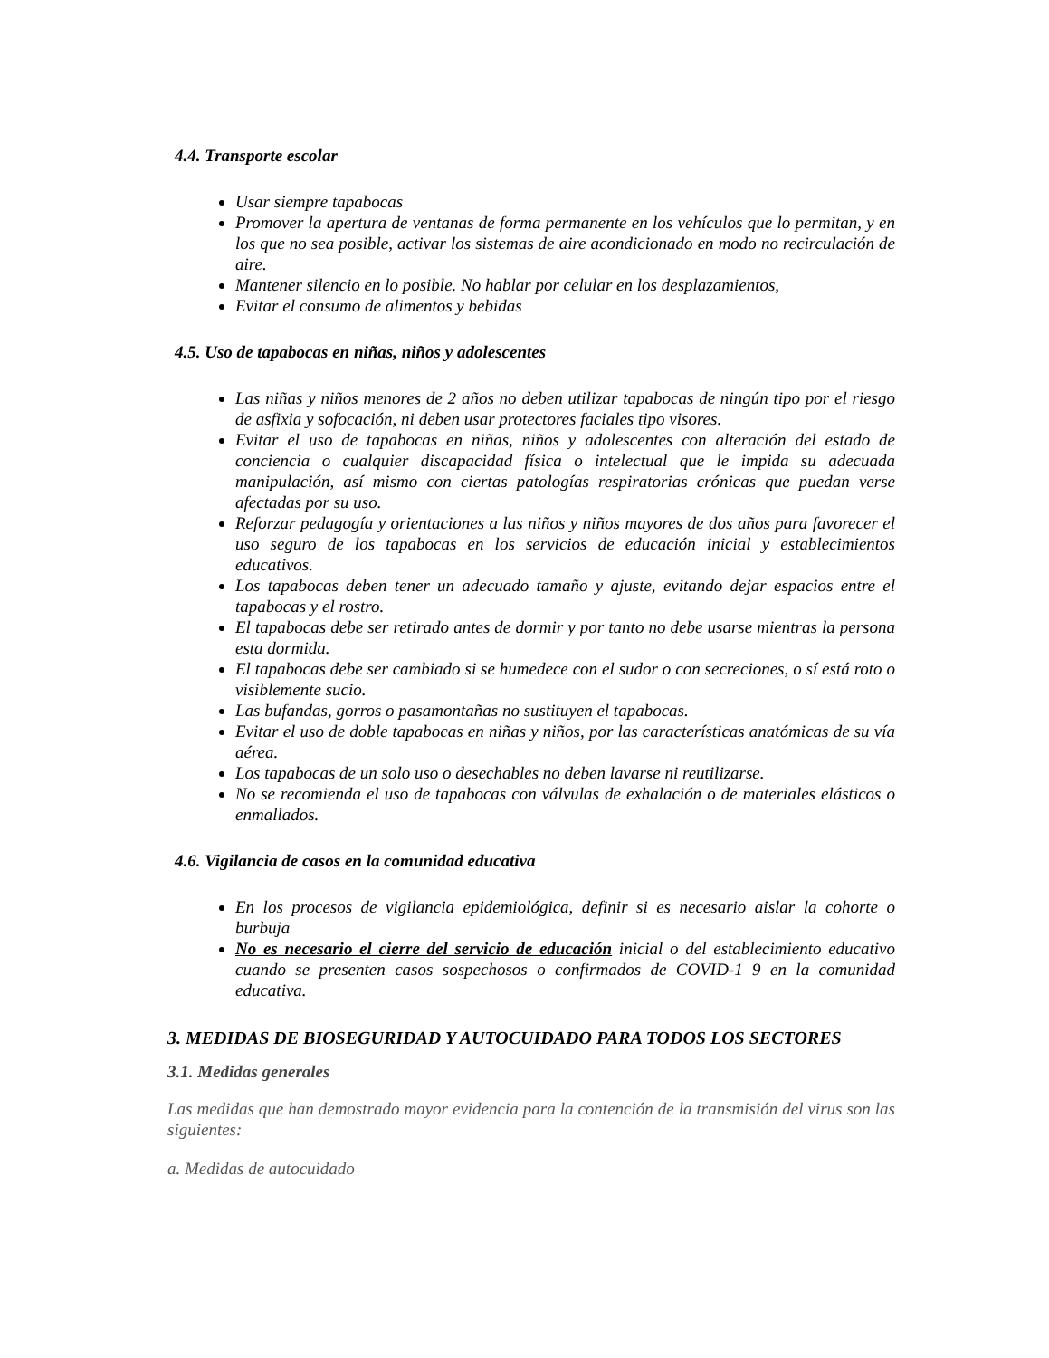4.4. Transporte escolar
Usar siempre tapabocas
Promover la apertura de ventanas de forma permanente en los vehículos que lo permitan, y en los que no sea posible, activar los sistemas de aire acondicionado en modo no recirculación de aire.
Mantener silencio en lo posible. No hablar por celular en los desplazamientos,
Evitar el consumo de alimentos y bebidas
4.5. Uso de tapabocas en niñas, niños y adolescentes
Las niñas y niños menores de 2 años no deben utilizar tapabocas de ningún tipo por el riesgo de asfixia y sofocación, ni deben usar protectores faciales tipo visores.
Evitar el uso de tapabocas en niñas, niños y adolescentes con alteración del estado de conciencia o cualquier discapacidad física o intelectual que le impida su adecuada manipulación, así mismo con ciertas patologías respiratorias crónicas que puedan verse afectadas por su uso.
Reforzar pedagogía y orientaciones a las niños y niños mayores de dos años para favorecer el uso seguro de los tapabocas en los servicios de educación inicial y establecimientos educativos.
Los tapabocas deben tener un adecuado tamaño y ajuste, evitando dejar espacios entre el tapabocas y el rostro.
El tapabocas debe ser retirado antes de dormir y por tanto no debe usarse mientras la persona esta dormida.
El tapabocas debe ser cambiado si se humedece con el sudor o con secreciones, o sí está roto o visiblemente sucio.
Las bufandas, gorros o pasamontañas no sustituyen el tapabocas.
Evitar el uso de doble tapabocas en niñas y niños, por las características anatómicas de su vía aérea.
Los tapabocas de un solo uso o desechables no deben lavarse ni reutilizarse.
No se recomienda el uso de tapabocas con válvulas de exhalación o de materiales elásticos o enmallados.
4.6. Vigilancia de casos en la comunidad educativa
En los procesos de vigilancia epidemiológica, definir si es necesario aislar la cohorte o burbuja
No es necesario el cierre del servicio de educación inicial o del establecimiento educativo cuando se presenten casos sospechosos o confirmados de COVID-1 9 en la comunidad educativa.
3. MEDIDAS DE BIOSEGURIDAD Y AUTOCUIDADO PARA TODOS LOS SECTORES
3.1. Medidas generales
Las medidas que han demostrado mayor evidencia para la contención de la transmisión del virus son las siguientes:
a. Medidas de autocuidado